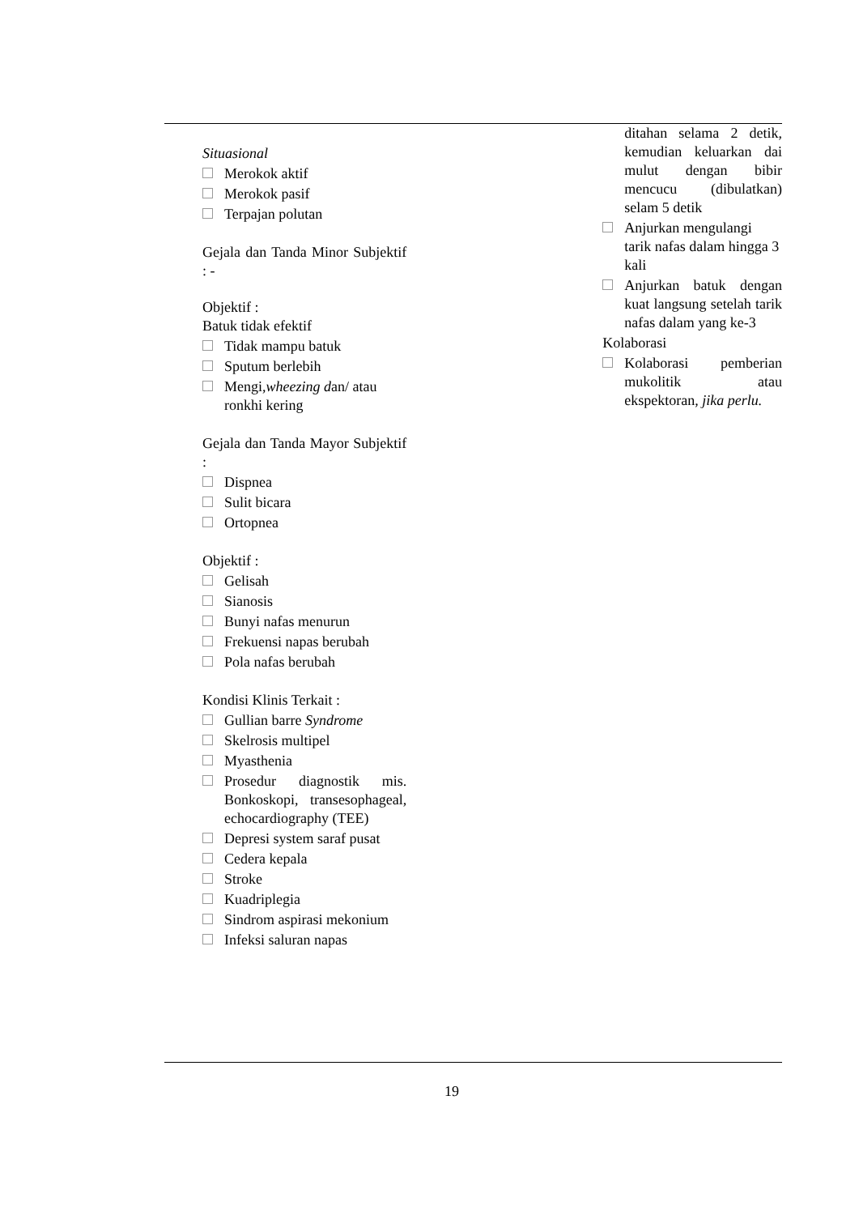| Situasional Merokok aktif Merokok pasif Terpajan polutan Gejala dan Tanda Minor Subjektif : - Objektif : Batuk tidak efektif Tidak mampu batuk Sputum berlebih Mengi, wheezing d an/ atau ronkhi kering Gejala dan Tanda Mayor Subjektif : Dispnea Sulit bicara Ortopnea Objektif : Gelisah Sianosis Bunyi nafas menurun Frekuensi napas berubah Pola nafas berubah Kondisi Klinis Terkait : Gullian barre Syndrome Skelrosis multipel Myasthenia Prosedur diagnostik mis. Bonkoskopi, transesophageal, echocardiography (TEE) Depresi system saraf pusat Cedera kepala Stroke Kuadriplegia Sindrom aspirasi mekonium Infeksi saluran napas | | ditahan selama 2 detik, kemudian keluarkan dai mulut dengan bibir mencucu (dibulatkan) selam 5 detik Anjurkan mengulangi tarik nafas dalam hingga 3 kali Anjurkan batuk dengan kuat langsung setelah tarik nafas dalam yang ke-3 Kolaborasi Kolaborasi pemberian mukolitik atau ekspektoran, jika perlu. |
19